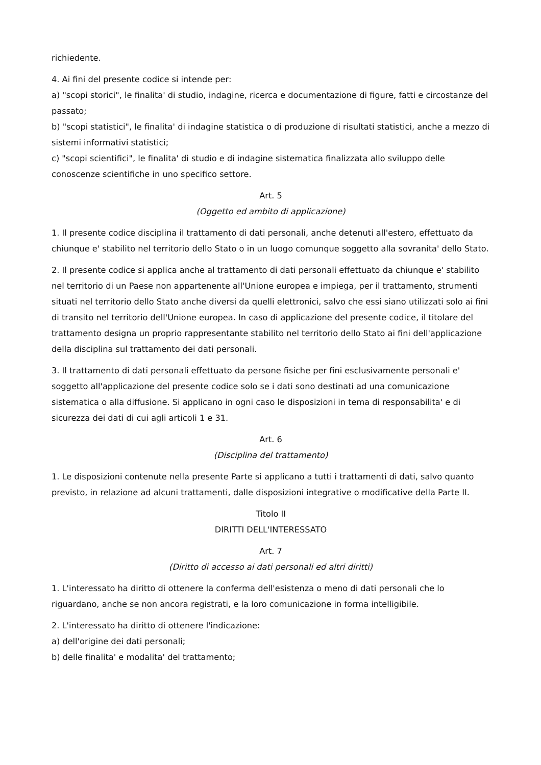richiedente.
4. Ai fini del presente codice si intende per:
a) "scopi storici", le finalita' di studio, indagine, ricerca e documentazione di figure, fatti e circostanze del passato;
b) "scopi statistici", le finalita' di indagine statistica o di produzione di risultati statistici, anche a mezzo di sistemi informativi statistici;
c) "scopi scientifici", le finalita' di studio e di indagine sistematica finalizzata allo sviluppo delle conoscenze scientifiche in uno specifico settore.
Art. 5
(Oggetto ed ambito di applicazione)
1. Il presente codice disciplina il trattamento di dati personali, anche detenuti all'estero, effettuato da chiunque e' stabilito nel territorio dello Stato o in un luogo comunque soggetto alla sovranita' dello Stato.
2. Il presente codice si applica anche al trattamento di dati personali effettuato da chiunque e' stabilito nel territorio di un Paese non appartenente all'Unione europea e impiega, per il trattamento, strumenti situati nel territorio dello Stato anche diversi da quelli elettronici, salvo che essi siano utilizzati solo ai fini di transito nel territorio dell'Unione europea. In caso di applicazione del presente codice, il titolare del trattamento designa un proprio rappresentante stabilito nel territorio dello Stato ai fini dell'applicazione della disciplina sul trattamento dei dati personali.
3. Il trattamento di dati personali effettuato da persone fisiche per fini esclusivamente personali e' soggetto all'applicazione del presente codice solo se i dati sono destinati ad una comunicazione sistematica o alla diffusione. Si applicano in ogni caso le disposizioni in tema di responsabilita' e di sicurezza dei dati di cui agli articoli 1 e 31.
Art. 6
(Disciplina del trattamento)
1. Le disposizioni contenute nella presente Parte si applicano a tutti i trattamenti di dati, salvo quanto previsto, in relazione ad alcuni trattamenti, dalle disposizioni integrative o modificative della Parte II.
Titolo II
DIRITTI DELL'INTERESSATO
Art. 7
(Diritto di accesso ai dati personali ed altri diritti)
1. L'interessato ha diritto di ottenere la conferma dell'esistenza o meno di dati personali che lo riguardano, anche se non ancora registrati, e la loro comunicazione in forma intelligibile.
2. L'interessato ha diritto di ottenere l'indicazione:
a) dell'origine dei dati personali;
b) delle finalita' e modalita' del trattamento;